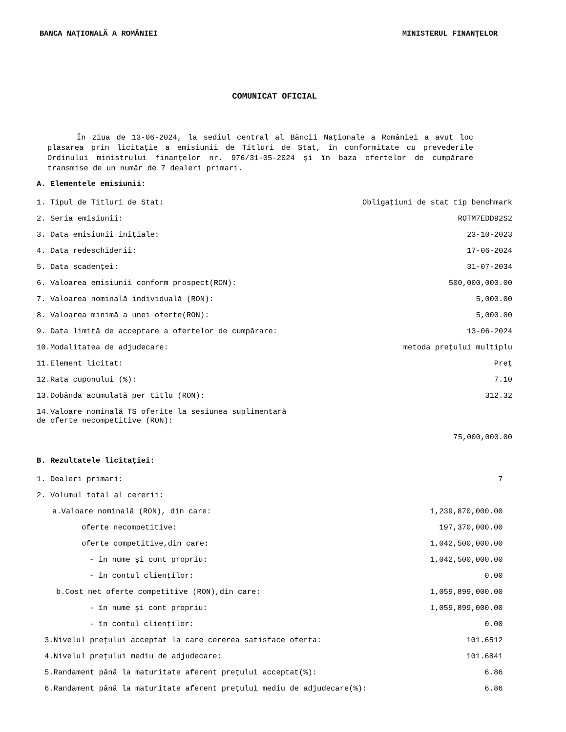BANCA NAȚIONALĂ A ROMÂNIEI MINISTERUL FINANȚELOR
COMUNICAT OFICIAL
În ziua de 13-06-2024, la sediul central al Băncii Naţionale a României a avut loc plasarea prin licitaţie a emisiunii de Titluri de Stat, în conformitate cu prevederile Ordinului ministrului finanţelor nr. 976/31-05-2024 şi în baza ofertelor de cumpărare transmise de un număr de 7 dealeri primari.
A. Elementele emisiunii:
| 1. Tipul de Titluri de Stat: | Obligaţiuni de stat tip benchmark |
| 2. Seria emisiunii: | ROTM7EDD92S2 |
| 3. Data emisiunii iniţiale: | 23-10-2023 |
| 4. Data redeschiderii: | 17-06-2024 |
| 5. Data scadenţei: | 31-07-2034 |
| 6. Valoarea emisiunii conform prospect(RON): | 500,000,000.00 |
| 7. Valoarea nominală individuală (RON): | 5,000.00 |
| 8. Valoarea minimă a unei oferte(RON): | 5,000.00 |
| 9. Data limită de acceptare a ofertelor de cumpărare: | 13-06-2024 |
| 10.Modalitatea de adjudecare: | metoda preţului multiplu |
| 11.Element licitat: | Preţ |
| 12.Rata cuponului (%): | 7.10 |
| 13.Dobânda acumulată per titlu (RON): | 312.32 |
| 14.Valoare nominală TS oferite la sesiunea suplimentară de oferte necompetitive (RON): | 75,000,000.00 |
B. Rezultatele licitației:
| 1. Dealeri primari: | 7 |
| 2. Volumul total al cererii: | |
| a.Valoare nominală (RON), din care: | 1,239,870,000.00 |
| oferte necompetitive: | 197,370,000.00 |
| oferte competitive,din care: | 1,042,500,000.00 |
| - în nume şi cont propriu: | 1,042,500,000.00 |
| - în contul clienţilor: | 0.00 |
| b.Cost net oferte competitive (RON),din care: | 1,059,899,000.00 |
| - în nume şi cont propriu: | 1,059,899,000.00 |
| - în contul clienţilor: | 0.00 |
| 3.Nivelul preţului acceptat la care cererea satisface oferta: | 101.6512 |
| 4.Nivelul preţului mediu de adjudecare: | 101.6841 |
| 5.Randament până la maturitate aferent preţului acceptat(%): | 6.86 |
| 6.Randament până la maturitate aferent preţului mediu de adjudecare(%): | 6.86 |